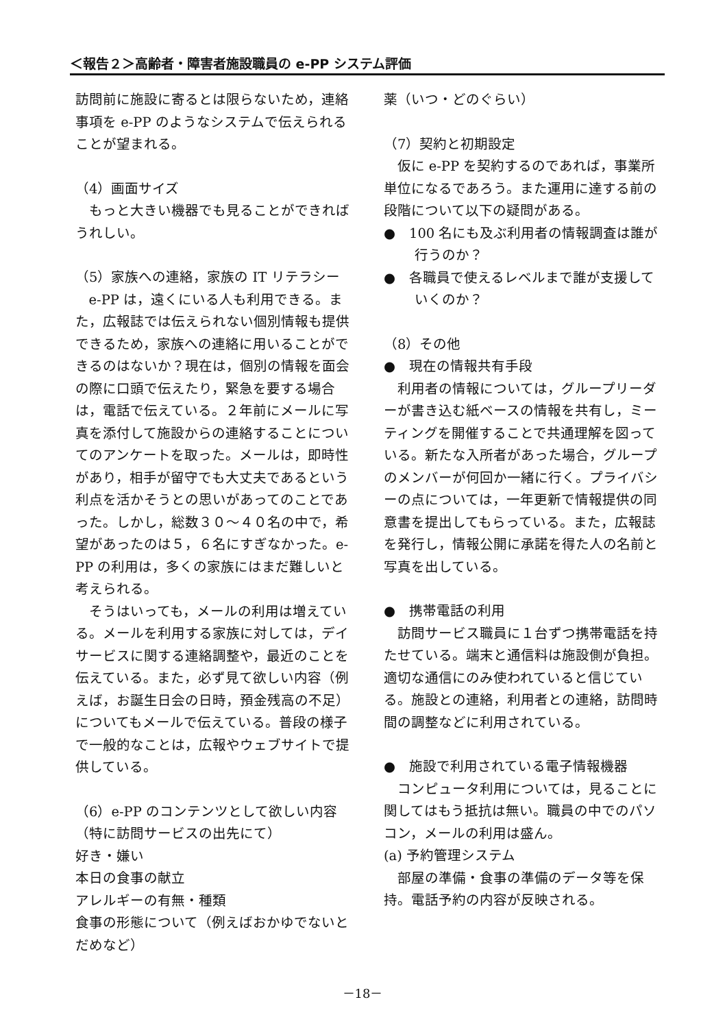＜報告２＞高齢者・障害者施設職員の e-PP システム評価
訪問前に施設に寄るとは限らないため，連絡事項を e-PP のようなシステムで伝えられることが望まれる。
（4）画面サイズ
もっと大きい機器でも見ることができればうれしい。
（5）家族への連絡，家族の IT リテラシー
e-PP は，遠くにいる人も利用できる。また，広報誌では伝えられない個別情報も提供できるため，家族への連絡に用いることができるのはないか？現在は，個別の情報を面会の際に口頭で伝えたり，緊急を要する場合は，電話で伝えている。２年前にメールに写真を添付して施設からの連絡することについてのアンケートを取った。メールは，即時性があり，相手が留守でも大丈夫であるという利点を活かそうとの思いがあってのことであった。しかし，総数３０～４０名の中で，希望があったのは５，６名にすぎなかった。e-PP の利用は，多くの家族にはまだ難しいと考えられる。
そうはいっても，メールの利用は増えている。メールを利用する家族に対しては，デイサービスに関する連絡調整や，最近のことを伝えている。また，必ず見て欲しい内容（例えば，お誕生日会の日時，預金残高の不足）についてもメールで伝えている。普段の様子で一般的なことは，広報やウェブサイトで提供している。
（6）e-PP のコンテンツとして欲しい内容（特に訪問サービスの出先にて）
好き・嫌い
本日の食事の献立
アレルギーの有無・種類
食事の形態について（例えばおかゆでないとだめなど）
薬（いつ・どのぐらい）
（7）契約と初期設定
仮に e-PP を契約するのであれば，事業所単位になるであろう。また運用に達する前の段階について以下の疑問がある。
●　100 名にも及ぶ利用者の情報調査は誰が行うのか？
●　各職員で使えるレベルまで誰が支援していくのか？
（8）その他
●　現在の情報共有手段
利用者の情報については，グループリーダーが書き込む紙ベースの情報を共有し，ミーティングを開催することで共通理解を図っている。新たな入所者があった場合，グループのメンバーが何回か一緒に行く。プライバシーの点については，一年更新で情報提供の同意書を提出してもらっている。また，広報誌を発行し，情報公開に承諾を得た人の名前と写真を出している。
●　携帯電話の利用
訪問サービス職員に１台ずつ携帯電話を持たせている。端末と通信料は施設側が負担。適切な通信にのみ使われていると信じている。施設との連絡，利用者との連絡，訪問時間の調整などに利用されている。
●　施設で利用されている電子情報機器
コンピュータ利用については，見ることに関してはもう抵抗は無い。職員の中でのパソコン，メールの利用は盛ん。
(a) 予約管理システム
部屋の準備・食事の準備のデータ等を保持。電話予約の内容が反映される。
－18－